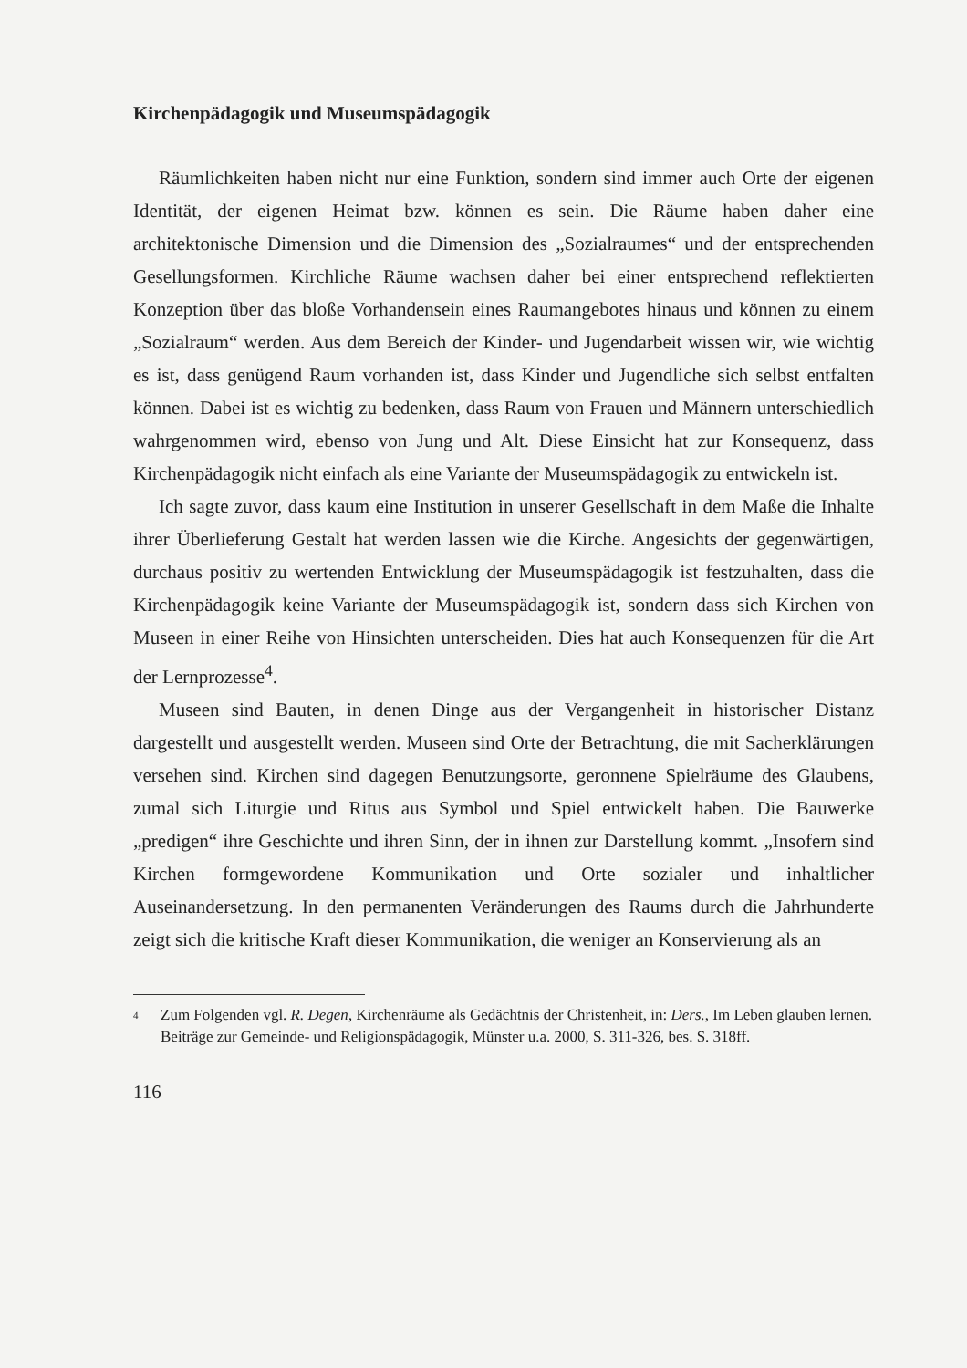Kirchenpädagogik und Museumspädagogik
Räumlichkeiten haben nicht nur eine Funktion, sondern sind immer auch Orte der eigenen Identität, der eigenen Heimat bzw. können es sein. Die Räume haben daher eine architektonische Dimension und die Dimension des „Sozialraumes“ und der entsprechenden Gesellungsformen. Kirchliche Räume wachsen daher bei einer entsprechend reflektierten Konzeption über das bloße Vorhandensein eines Raumangebotes hinaus und können zu einem „Sozialraum“ werden. Aus dem Bereich der Kinder- und Jugendarbeit wissen wir, wie wichtig es ist, dass genügend Raum vorhanden ist, dass Kinder und Jugendliche sich selbst entfalten können. Dabei ist es wichtig zu bedenken, dass Raum von Frauen und Männern unterschiedlich wahrgenommen wird, ebenso von Jung und Alt. Diese Einsicht hat zur Konsequenz, dass Kirchenpädagogik nicht einfach als eine Variante der Museumspädagogik zu entwickeln ist.
Ich sagte zuvor, dass kaum eine Institution in unserer Gesellschaft in dem Maße die Inhalte ihrer Überlieferung Gestalt hat werden lassen wie die Kirche. Angesichts der gegenwärtigen, durchaus positiv zu wertenden Entwicklung der Museumspädagogik ist festzuhalten, dass die Kirchenpädagogik keine Variante der Museumspädagogik ist, sondern dass sich Kirchen von Museen in einer Reihe von Hinsichten unterscheiden. Dies hat auch Konsequenzen für die Art der Lernprozesse<sup>4</sup>.
Museen sind Bauten, in denen Dinge aus der Vergangenheit in historischer Distanz dargestellt und ausgestellt werden. Museen sind Orte der Betrachtung, die mit Sacherklärungen versehen sind. Kirchen sind dagegen Benutzungsorte, geronnene Spielräume des Glaubens, zumal sich Liturgie und Ritus aus Symbol und Spiel entwickelt haben. Die Bauwerke „predigen“ ihre Geschichte und ihren Sinn, der in ihnen zur Darstellung kommt. „Insofern sind Kirchen formgewordene Kommunikation und Orte sozialer und inhaltlicher Auseinandersetzung. In den permanenten Veränderungen des Raums durch die Jahrhunderte zeigt sich die kritische Kraft dieser Kommunikation, die weniger an Konservierung als an
<sup>4</sup> Zum Folgenden vgl. R. Degen, Kirchenräume als Gedächtnis der Christenheit, in: Ders., Im Leben glauben lernen. Beiträge zur Gemeinde- und Religionspädagogik, Münster u.a. 2000, S. 311-326, bes. S. 318ff.
116